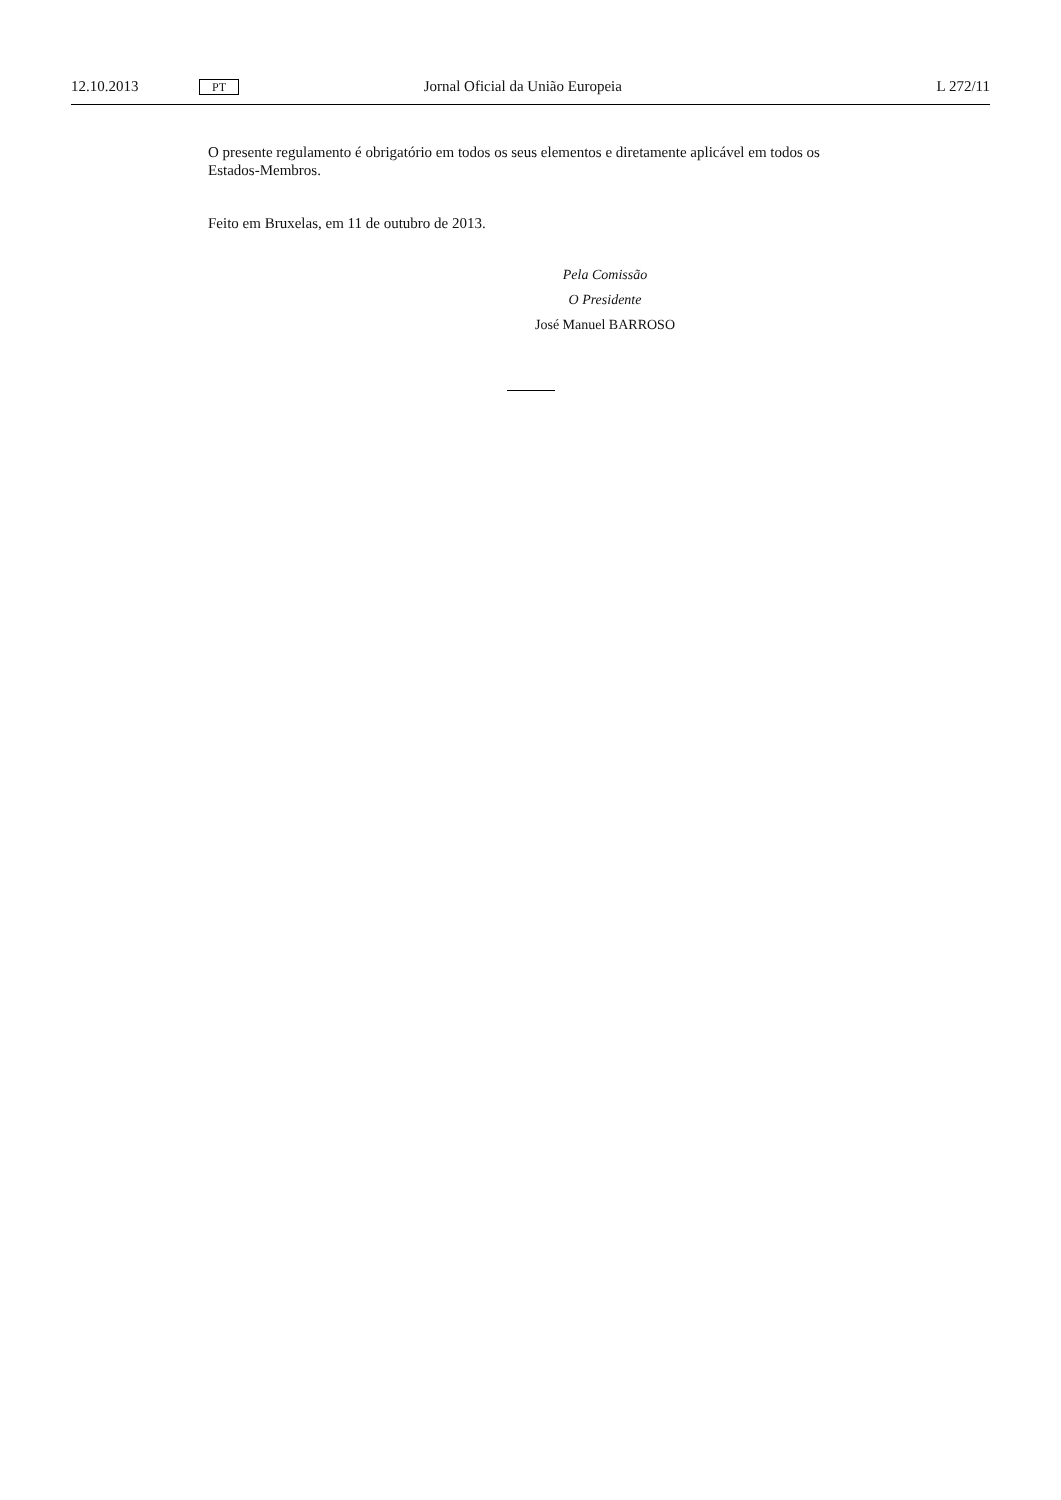12.10.2013 PT Jornal Oficial da União Europeia L 272/11
O presente regulamento é obrigatório em todos os seus elementos e diretamente aplicável em todos os Estados-Membros.
Feito em Bruxelas, em 11 de outubro de 2013.
Pela Comissão
O Presidente
José Manuel BARROSO